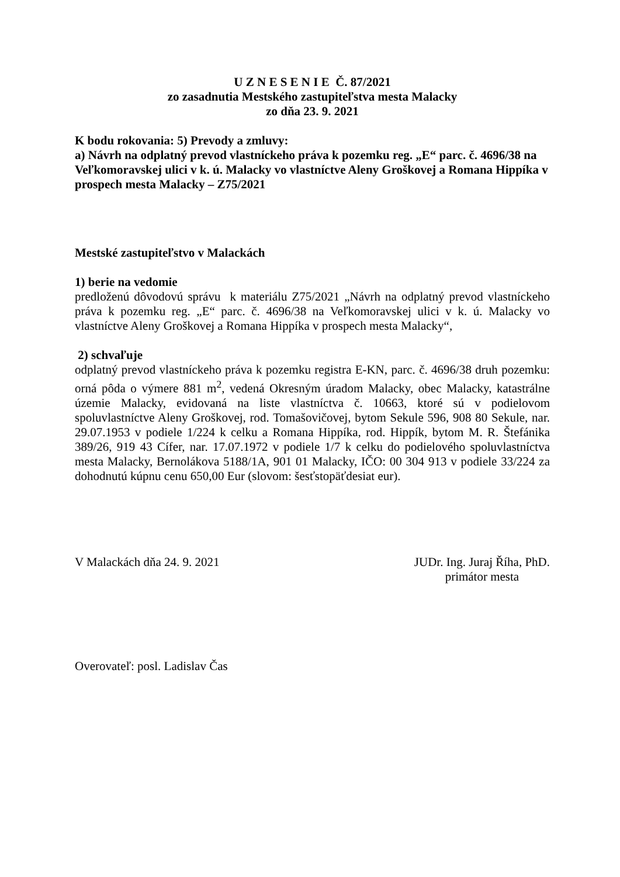U Z N E S E N I E Č. 87/2021
zo zasadnutia Mestského zastupiteľstva mesta Malacky
zo dňa 23. 9. 2021
K bodu rokovania: 5) Prevody a zmluvy:
a) Návrh na odplatný prevod vlastníckeho práva k pozemku reg. „E“ parc. č. 4696/38 na Veľkomoravskej ulici v k. ú. Malacky vo vlastníctve Aleny Groškovej a Romana Hippíka v prospech mesta Malacky – Z75/2021
Mestské zastupiteľstvo v Malackách
1) berie na vedomie
predloženú dôvodovú správu k materiálu Z75/2021 „Návrh na odplatný prevod vlastníckeho práva k pozemku reg. „E“ parc. č. 4696/38 na Veľkomoravskej ulici v k. ú. Malacky vo vlastníctve Aleny Groškovej a Romana Hippíka v prospech mesta Malacky“,
2) schvaľuje
odplatný prevod vlastníckeho práva k pozemku registra E-KN, parc. č. 4696/38 druh pozemku: orná pôda o výmere 881 m<sup>2</sup>, vedená Okresným úradom Malacky, obec Malacky, katastrálne územie Malacky, evidovaná na liste vlastníctva č. 10663, ktoré sú v podielovom spoluvlastníctve Aleny Groškovej, rod. Tomašovičovej, bytom Sekule 596, 908 80 Sekule, nar. 29.07.1953 v podiele 1/224 k celku a Romana Hippíka, rod. Hippík, bytom M. R. Štefánika 389/26, 919 43 Cífer, nar. 17.07.1972 v podiele 1/7 k celku do podielového spoluvlastníctva mesta Malacky, Bernolákova 5188/1A, 901 01 Malacky, IČO: 00 304 913 v podiele 33/224 za dohodnutú kúpnu cenu 650,00 Eur (slovom: šesťstopäťdesiat eur).
V Malackách dňa 24. 9. 2021 JUDr. Ing. Juraj Říha, PhD.
primátor mesta
Overovateľ: posl. Ladislav Čas